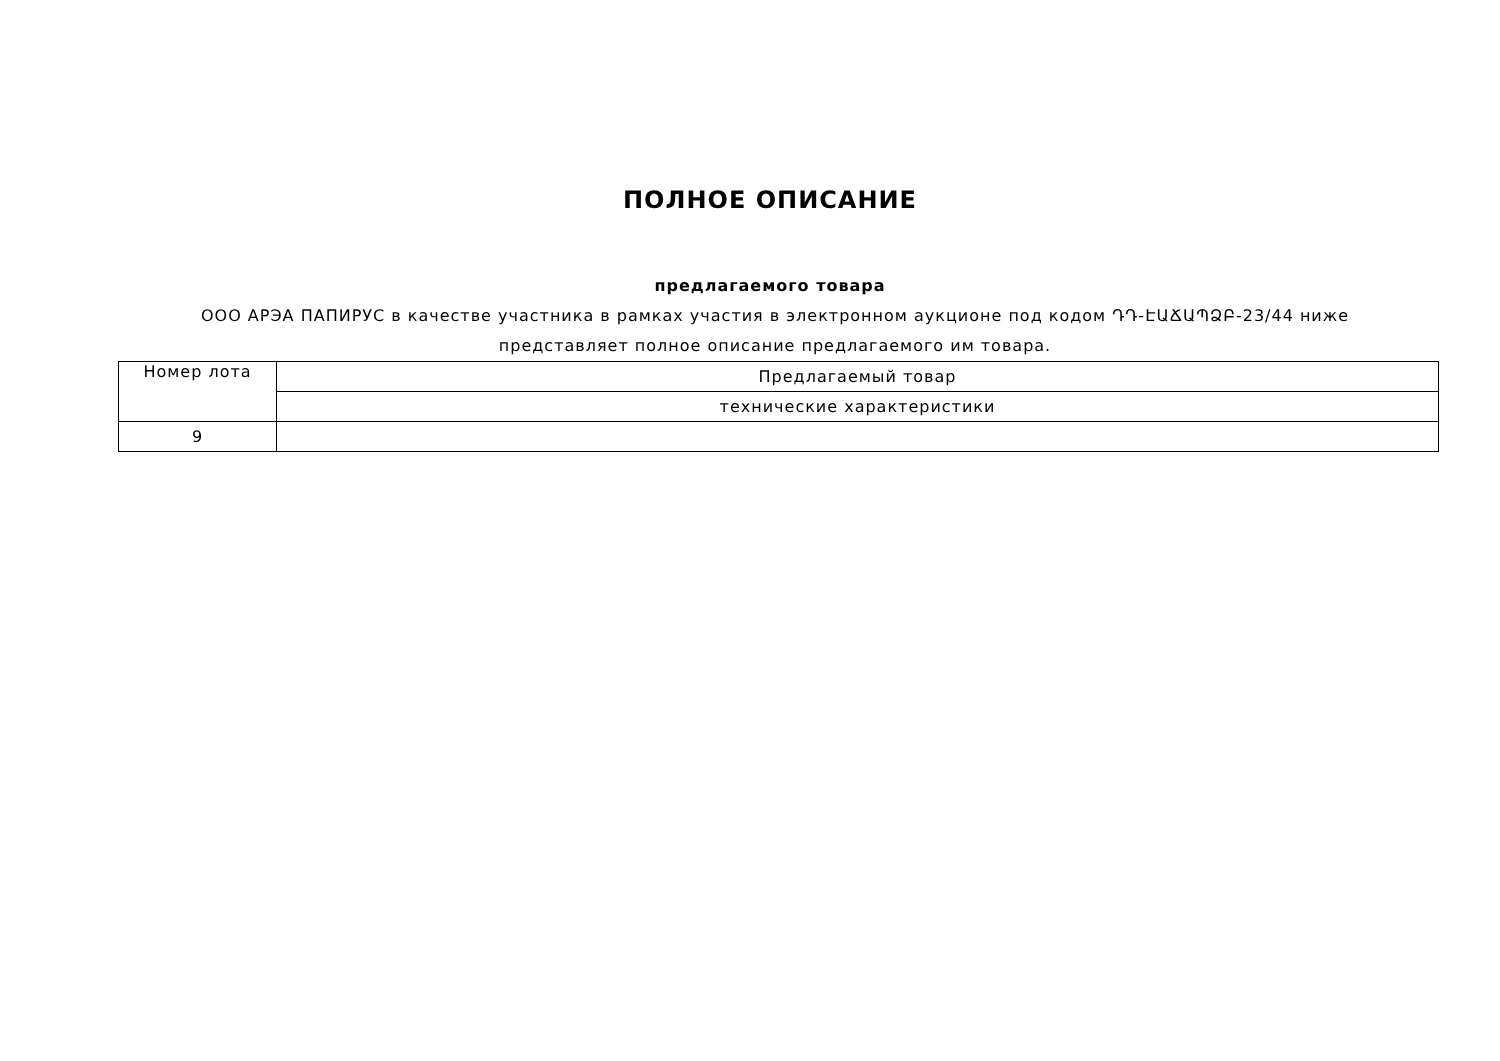ПОЛНОЕ ОПИСАНИЕ
предлагаемого товара
ООО АРЭА ПАПИРУС в качестве участника в рамках участия в электронном аукционе под кодом ԴԴ-ԷԱՃԱՊՁԲ-23/44 ниже представляет полное описание предлагаемого им товара.
| Номер лота | Предлагаемый товар |
| --- | --- |
| | технические характеристики |
| 9 | |